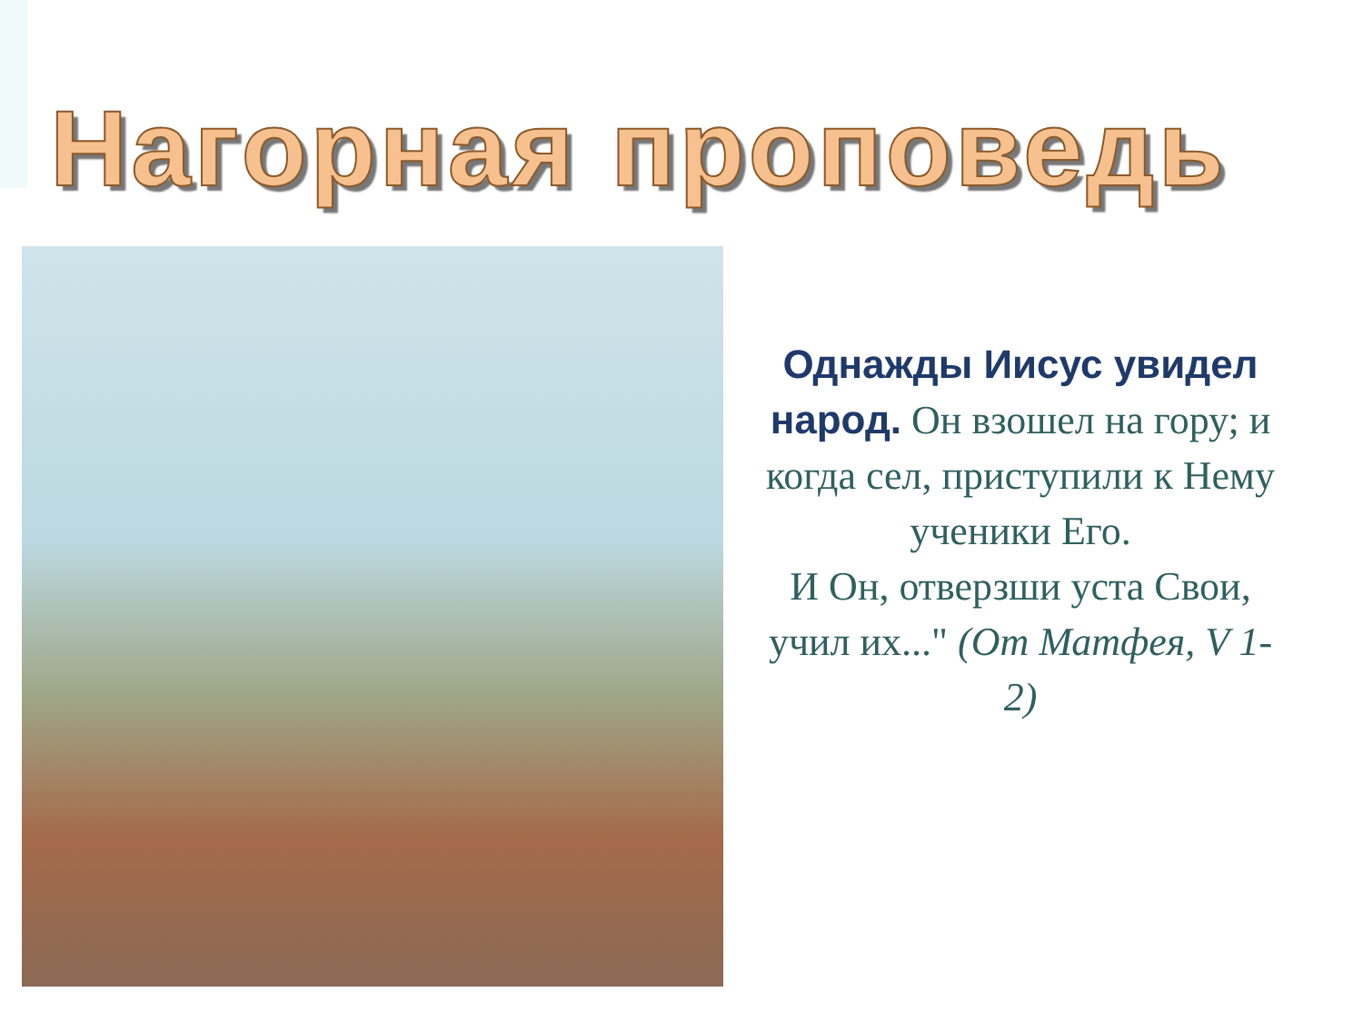Нагорная проповедь
Однажды Иисус увидел народ. Он взошел на гору; и когда сел, приступили к Нему ученики Его.
И Он, отверзши уста Свои, учил их..." (От Матфея, V 1-2)